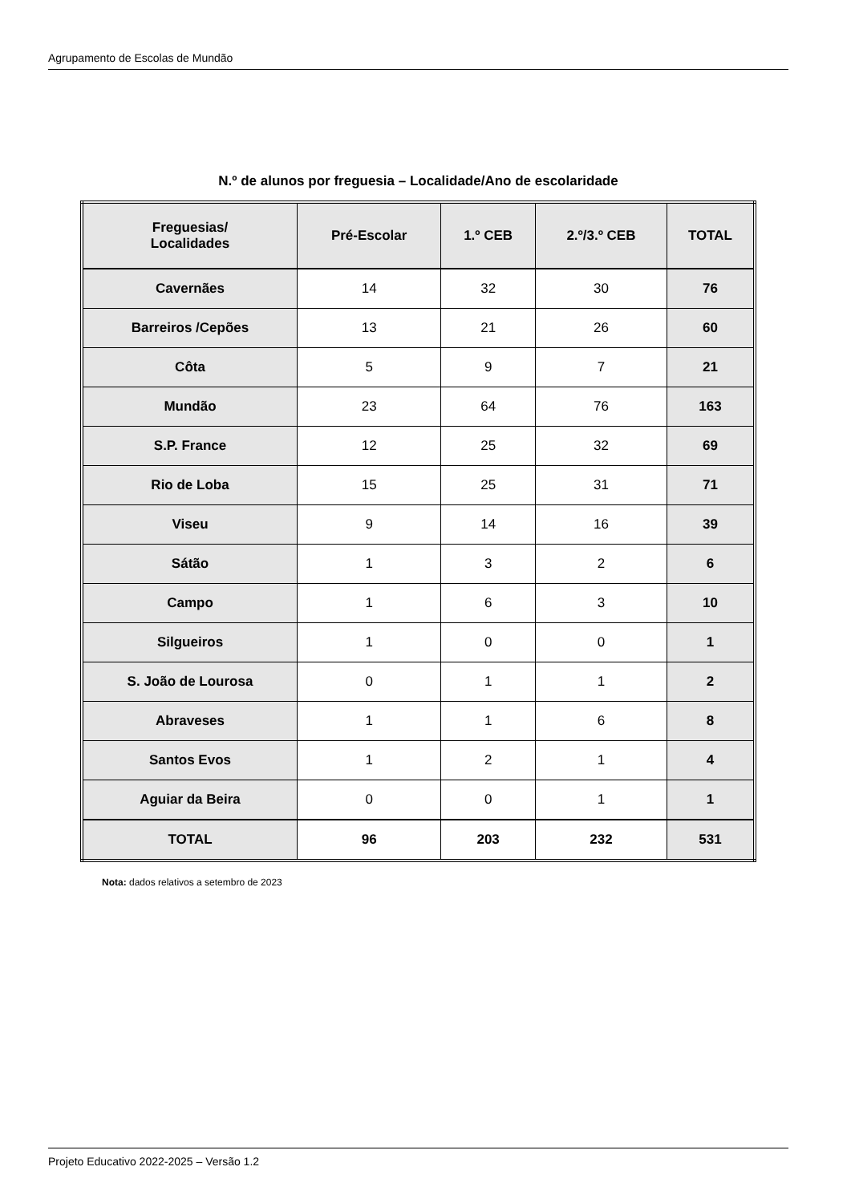Agrupamento de Escolas de Mundão
N.º de alunos por freguesia – Localidade/Ano de escolaridade
| Freguesias/ Localidades | Pré-Escolar | 1.º CEB | 2.º/3.º CEB | TOTAL |
| --- | --- | --- | --- | --- |
| Cavernães | 14 | 32 | 30 | 76 |
| Barreiros /Cepões | 13 | 21 | 26 | 60 |
| Côta | 5 | 9 | 7 | 21 |
| Mundão | 23 | 64 | 76 | 163 |
| S.P. France | 12 | 25 | 32 | 69 |
| Rio de Loba | 15 | 25 | 31 | 71 |
| Viseu | 9 | 14 | 16 | 39 |
| Sátão | 1 | 3 | 2 | 6 |
| Campo | 1 | 6 | 3 | 10 |
| Silgueiros | 1 | 0 | 0 | 1 |
| S. João de Lourosa | 0 | 1 | 1 | 2 |
| Abraveses | 1 | 1 | 6 | 8 |
| Santos Evos | 1 | 2 | 1 | 4 |
| Aguiar da Beira | 0 | 0 | 1 | 1 |
| TOTAL | 96 | 203 | 232 | 531 |
Nota: dados relativos a setembro de 2023
Projeto Educativo 2022-2025 – Versão 1.2